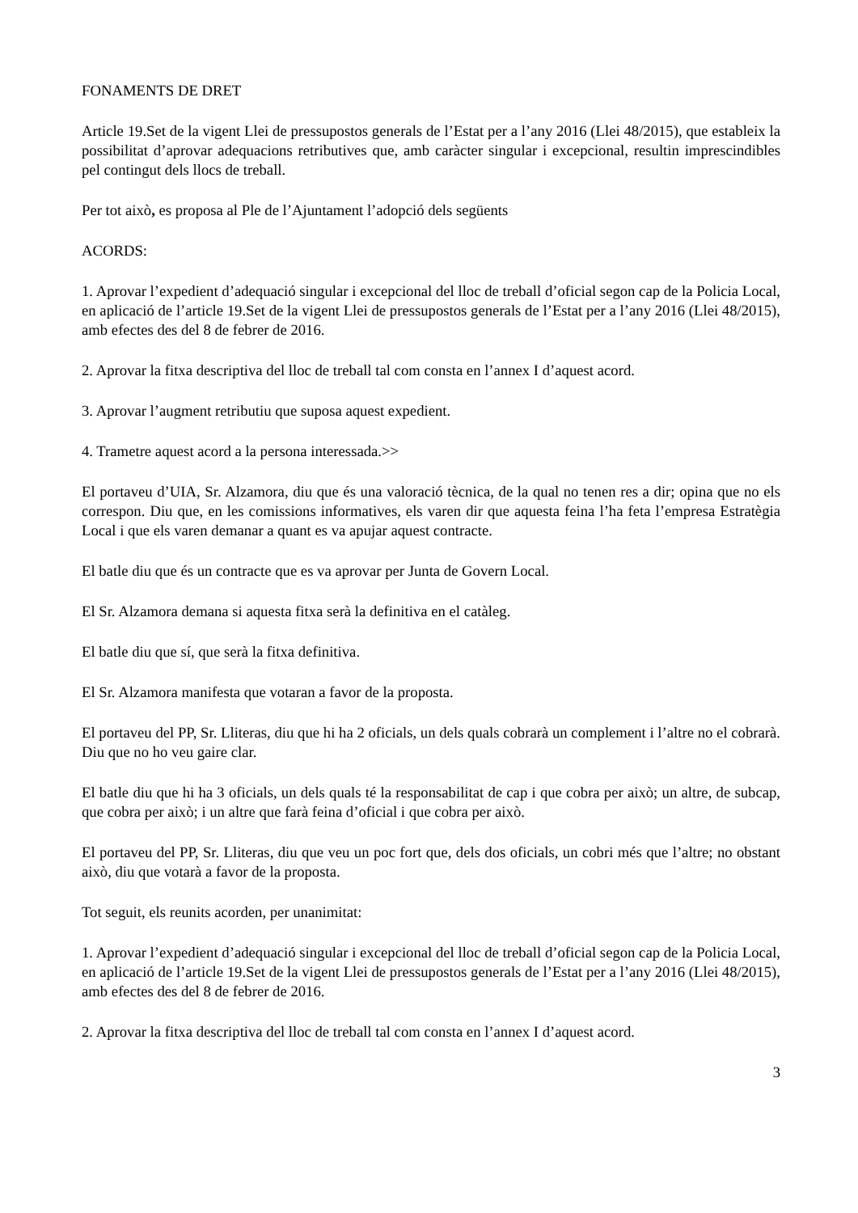FONAMENTS DE DRET
Article 19.Set de la vigent Llei de pressupostos generals de l’Estat per a l’any 2016 (Llei 48/2015), que estableix la possibilitat d’aprovar adequacions retributives que, amb caràcter singular i excepcional, resultin imprescindibles pel contingut dels llocs de treball.
Per tot això, es proposa al Ple de l’Ajuntament l’adopció dels següents
ACORDS:
1. Aprovar l’expedient d’adequació singular i excepcional del lloc de treball d’oficial segon cap de la Policia Local, en aplicació de l’article 19.Set de la vigent Llei de pressupostos generals de l’Estat per a l’any 2016 (Llei 48/2015), amb efectes des del 8 de febrer de 2016.
2. Aprovar la fitxa descriptiva del lloc de treball tal com consta en l’annex I d’aquest acord.
3. Aprovar l’augment retributiu que suposa aquest expedient.
4. Trametre aquest acord a la persona interessada.>>
El portaveu d’UIA, Sr. Alzamora, diu que és una valoració tècnica, de la qual no tenen res a dir; opina que no els correspon. Diu que, en les comissions informatives, els varen dir que aquesta feina l’ha feta l’empresa Estratègia Local i que els varen demanar a quant es va apujar aquest contracte.
El batle diu que és un contracte que es va aprovar per Junta de Govern Local.
El Sr. Alzamora demana si aquesta fitxa serà la definitiva en el catàleg.
El batle diu que sí, que serà la fitxa definitiva.
El Sr. Alzamora manifesta que votaran a favor de la proposta.
El portaveu del PP, Sr. Lliteras, diu que hi ha 2 oficials, un dels quals cobrarà un complement i l’altre no el cobrarà. Diu que no ho veu gaire clar.
El batle diu que hi ha 3 oficials, un dels quals té la responsabilitat de cap i que cobra per això; un altre, de subcap, que cobra per això; i un altre que farà feina d’oficial i que cobra per això.
El portaveu del PP, Sr. Lliteras, diu que veu un poc fort que, dels dos oficials, un cobri més que l’altre; no obstant això, diu que votarà a favor de la proposta.
Tot seguit, els reunits acorden, per unanimitat:
1. Aprovar l’expedient d’adequació singular i excepcional del lloc de treball d’oficial segon cap de la Policia Local, en aplicació de l’article 19.Set de la vigent Llei de pressupostos generals de l’Estat per a l’any 2016 (Llei 48/2015), amb efectes des del 8 de febrer de 2016.
2. Aprovar la fitxa descriptiva del lloc de treball tal com consta en l’annex I d’aquest acord.
3